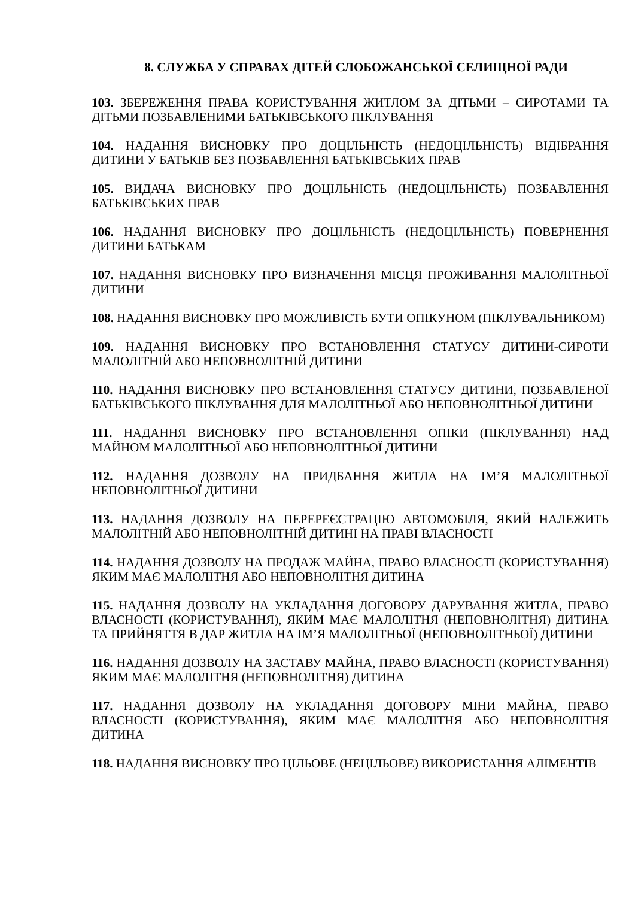8. СЛУЖБА У СПРАВАХ ДІТЕЙ СЛОБОЖАНСЬКОЇ СЕЛИЩНОЇ РАДИ
103. ЗБЕРЕЖЕННЯ ПРАВА КОРИСТУВАННЯ ЖИТЛОМ ЗА ДІТЬМИ – СИРОТАМИ ТА ДІТЬМИ ПОЗБАВЛЕНИМИ БАТЬКІВСЬКОГО ПІКЛУВАННЯ
104. НАДАННЯ ВИСНОВКУ ПРО ДОЦІЛЬНІСТЬ (НЕДОЦІЛЬНІСТЬ) ВІДІБРАННЯ ДИТИНИ У БАТЬКІВ БЕЗ ПОЗБАВЛЕННЯ БАТЬКІВСЬКИХ ПРАВ
105. ВИДАЧА ВИСНОВКУ ПРО ДОЦІЛЬНІСТЬ (НЕДОЦІЛЬНІСТЬ) ПОЗБАВЛЕННЯ БАТЬКІВСЬКИХ ПРАВ
106. НАДАННЯ ВИСНОВКУ ПРО ДОЦІЛЬНІСТЬ (НЕДОЦІЛЬНІСТЬ) ПОВЕРНЕННЯ ДИТИНИ БАТЬКАМ
107. НАДАННЯ ВИСНОВКУ ПРО ВИЗНАЧЕННЯ МІСЦЯ ПРОЖИВАННЯ МАЛОЛІТНЬОЇ ДИТИНИ
108. НАДАННЯ ВИСНОВКУ ПРО МОЖЛИВІСТЬ БУТИ ОПІКУНОМ (ПІКЛУВАЛЬНИКОМ)
109. НАДАННЯ ВИСНОВКУ ПРО ВСТАНОВЛЕННЯ СТАТУСУ ДИТИНИ-СИРОТИ МАЛОЛІТНІЙ АБО НЕПОВНОЛІТНІЙ ДИТИНИ
110. НАДАННЯ ВИСНОВКУ ПРО ВСТАНОВЛЕННЯ СТАТУСУ ДИТИНИ, ПОЗБАВЛЕНОЇ БАТЬКІВСЬКОГО ПІКЛУВАННЯ ДЛЯ МАЛОЛІТНЬОЇ АБО НЕПОВНОЛІТНЬОЇ ДИТИНИ
111. НАДАННЯ ВИСНОВКУ ПРО ВСТАНОВЛЕННЯ ОПІКИ (ПІКЛУВАННЯ) НАД МАЙНОМ МАЛОЛІТНЬОЇ АБО НЕПОВНОЛІТНЬОЇ ДИТИНИ
112. НАДАННЯ ДОЗВОЛУ НА ПРИДБАННЯ ЖИТЛА НА ІМ’Я МАЛОЛІТНЬОЇ НЕПОВНОЛІТНЬОЇ ДИТИНИ
113. НАДАННЯ ДОЗВОЛУ НА ПЕРЕРЕЄСТРАЦІЮ АВТОМОБІЛЯ, ЯКИЙ НАЛЕЖИТЬ МАЛОЛІТНІЙ АБО НЕПОВНОЛІТНІЙ ДИТИНІ НА ПРАВІ ВЛАСНОСТІ
114. НАДАННЯ ДОЗВОЛУ НА ПРОДАЖ МАЙНА, ПРАВО ВЛАСНОСТІ (КОРИСТУВАННЯ) ЯКИМ МАЄ МАЛОЛІТНЯ АБО НЕПОВНОЛІТНЯ ДИТИНА
115. НАДАННЯ ДОЗВОЛУ НА УКЛАДАННЯ ДОГОВОРУ ДАРУВАННЯ ЖИТЛА, ПРАВО ВЛАСНОСТІ (КОРИСТУВАННЯ), ЯКИМ МАЄ МАЛОЛІТНЯ (НЕПОВНОЛІТНЯ) ДИТИНА ТА ПРИЙНЯТТЯ В ДАР ЖИТЛА НА ІМ’Я МАЛОЛІТНЬОЇ (НЕПОВНОЛІТНЬОЇ) ДИТИНИ
116. НАДАННЯ ДОЗВОЛУ НА ЗАСТАВУ МАЙНА, ПРАВО ВЛАСНОСТІ (КОРИСТУВАННЯ) ЯКИМ МАЄ МАЛОЛІТНЯ (НЕПОВНОЛІТНЯ) ДИТИНА
117. НАДАННЯ ДОЗВОЛУ НА УКЛАДАННЯ ДОГОВОРУ МІНИ МАЙНА, ПРАВО ВЛАСНОСТІ (КОРИСТУВАННЯ), ЯКИМ МАЄ МАЛОЛІТНЯ АБО НЕПОВНОЛІТНЯ ДИТИНА
118. НАДАННЯ ВИСНОВКУ ПРО ЦІЛЬОВЕ (НЕЦІЛЬОВЕ) ВИКОРИСТАННЯ АЛІМЕНТІВ